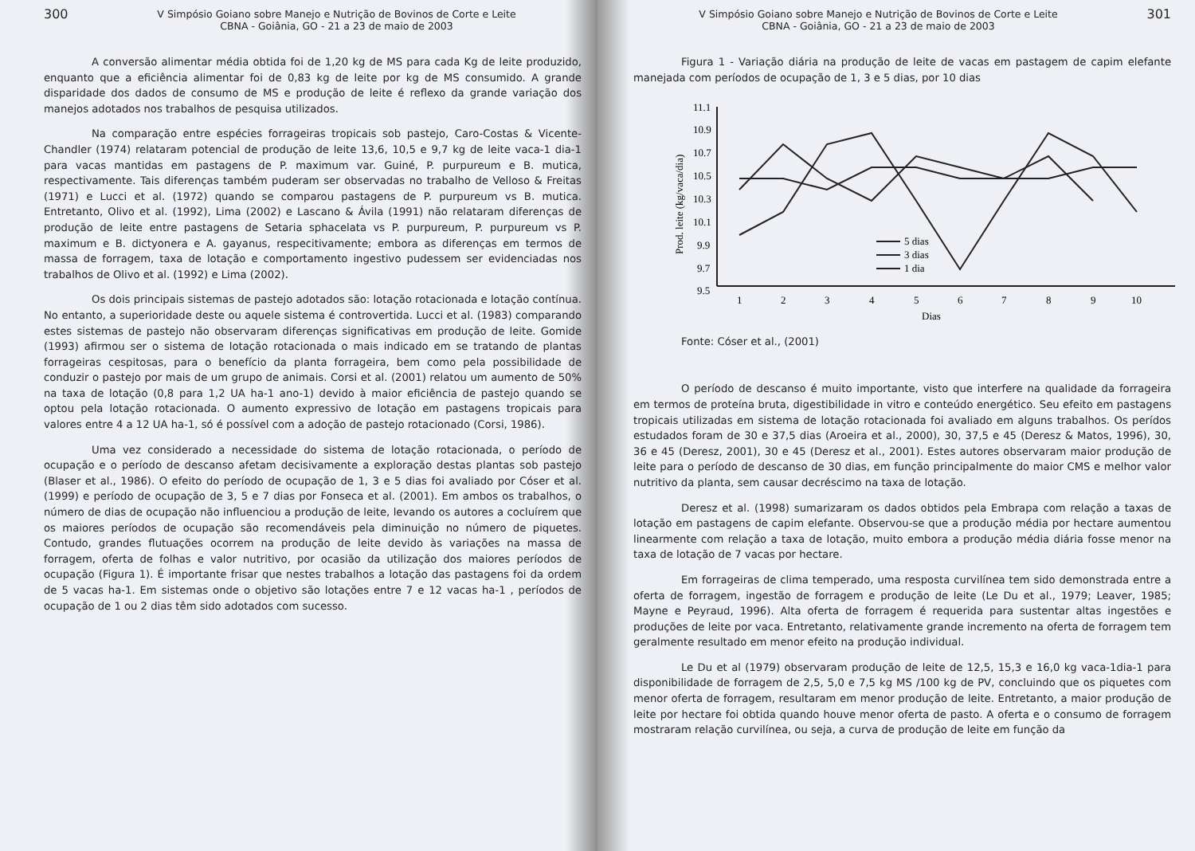300
V Simpósio Goiano sobre Manejo e Nutrição de Bovinos de Corte e Leite
CBNA - Goiânia, GO - 21 a 23 de maio de 2003
A conversão alimentar média obtida foi de 1,20 kg de MS para cada Kg de leite produzido, enquanto que a eficiência alimentar foi de 0,83 kg de leite por kg de MS consumido. A grande disparidade dos dados de consumo de MS e produção de leite é reflexo da grande variação dos manejos adotados nos trabalhos de pesquisa utilizados.
Na comparação entre espécies forrageiras tropicais sob pastejo, Caro-Costas & Vicente-Chandler (1974) relataram potencial de produção de leite 13,6, 10,5 e 9,7 kg de leite vaca-1 dia-1 para vacas mantidas em pastagens de P. maximum var. Guiné, P. purpureum e B. mutica, respectivamente. Tais diferenças também puderam ser observadas no trabalho de Velloso & Freitas (1971) e Lucci et al. (1972) quando se comparou pastagens de P. purpureum vs B. mutica. Entretanto, Olivo et al. (1992), Lima (2002) e Lascano & Ávila (1991) não relataram diferenças de produção de leite entre pastagens de Setaria sphacelata vs P. purpureum, P. purpureum vs P. maximum e B. dictyonera e A. gayanus, respecitivamente; embora as diferenças em termos de massa de forragem, taxa de lotação e comportamento ingestivo pudessem ser evidenciadas nos trabalhos de Olivo et al. (1992) e Lima (2002).
Os dois principais sistemas de pastejo adotados são: lotação rotacionada e lotação contínua. No entanto, a superioridade deste ou aquele sistema é controvertida. Lucci et al. (1983) comparando estes sistemas de pastejo não observaram diferenças significativas em produção de leite. Gomide (1993) afirmou ser o sistema de lotação rotacionada o mais indicado em se tratando de plantas forrageiras cespitosas, para o benefício da planta forrageira, bem como pela possibilidade de conduzir o pastejo por mais de um grupo de animais. Corsi et al. (2001) relatou um aumento de 50% na taxa de lotação (0,8 para 1,2 UA ha-1 ano-1) devido à maior eficiência de pastejo quando se optou pela lotação rotacionada. O aumento expressivo de lotação em pastagens tropicais para valores entre 4 a 12 UA ha-1, só é possível com a adoção de pastejo rotacionado (Corsi, 1986).
Uma vez considerado a necessidade do sistema de lotação rotacionada, o período de ocupação e o período de descanso afetam decisivamente a exploração destas plantas sob pastejo (Blaser et al., 1986). O efeito do período de ocupação de 1, 3 e 5 dias foi avaliado por Cóser et al. (1999) e período de ocupação de 3, 5 e 7 dias por Fonseca et al. (2001). Em ambos os trabalhos, o número de dias de ocupação não influenciou a produção de leite, levando os autores a cocluírem que os maiores períodos de ocupação são recomendáveis pela diminuição no número de piquetes. Contudo, grandes flutuações ocorrem na produção de leite devido às variações na massa de forragem, oferta de folhas e valor nutritivo, por ocasião da utilização dos maiores períodos de ocupação (Figura 1). É importante frisar que nestes trabalhos a lotação das pastagens foi da ordem de 5 vacas ha-1. Em sistemas onde o objetivo são lotações entre 7 e 12 vacas ha-1 , períodos de ocupação de 1 ou 2 dias têm sido adotados com sucesso.
V Simpósio Goiano sobre Manejo e Nutrição de Bovinos de Corte e Leite
CBNA - Goiânia, GO - 21 a 23 de maio de 2003
301
Figura 1 - Variação diária na produção de leite de vacas em pastagem de capim elefante manejada com períodos de ocupação de 1, 3 e 5 dias, por 10 dias
Prod. leite (kg/vaca/dia)
11.1
10.9
10.7
10.5
10.3
10.1
9.9
9.7
9.5
1
2
3
4
5
6
7
8
9
10
Dias
5 dias
3 dias
1 dia
Fonte: Cóser et al., (2001)
O período de descanso é muito importante, visto que interfere na qualidade da forrageira em termos de proteína bruta, digestibilidade in vitro e conteúdo energético. Seu efeito em pastagens tropicais utilizadas em sistema de lotação rotacionada foi avaliado em alguns trabalhos. Os perídos estudados foram de 30 e 37,5 dias (Aroeira et al., 2000), 30, 37,5 e 45 (Deresz & Matos, 1996), 30, 36 e 45 (Deresz, 2001), 30 e 45 (Deresz et al., 2001). Estes autores observaram maior produção de leite para o período de descanso de 30 dias, em função principalmente do maior CMS e melhor valor nutritivo da planta, sem causar decréscimo na taxa de lotação.
Deresz et al. (1998) sumarizaram os dados obtidos pela Embrapa com relação a taxas de lotação em pastagens de capim elefante. Observou-se que a produção média por hectare aumentou linearmente com relação a taxa de lotação, muito embora a produção média diária fosse menor na taxa de lotação de 7 vacas por hectare.
Em forrageiras de clima temperado, uma resposta curvilínea tem sido demonstrada entre a oferta de forragem, ingestão de forragem e produção de leite (Le Du et al., 1979; Leaver, 1985; Mayne e Peyraud, 1996). Alta oferta de forragem é requerida para sustentar altas ingestões e produções de leite por vaca. Entretanto, relativamente grande incremento na oferta de forragem tem geralmente resultado em menor efeito na produção individual.
Le Du et al (1979) observaram produção de leite de 12,5, 15,3 e 16,0 kg vaca-1dia-1 para disponibilidade de forragem de 2,5, 5,0 e 7,5 kg MS /100 kg de PV, concluindo que os piquetes com menor oferta de forragem, resultaram em menor produção de leite. Entretanto, a maior produção de leite por hectare foi obtida quando houve menor oferta de pasto. A oferta e o consumo de forragem mostraram relação curvilínea, ou seja, a curva de produção de leite em função da